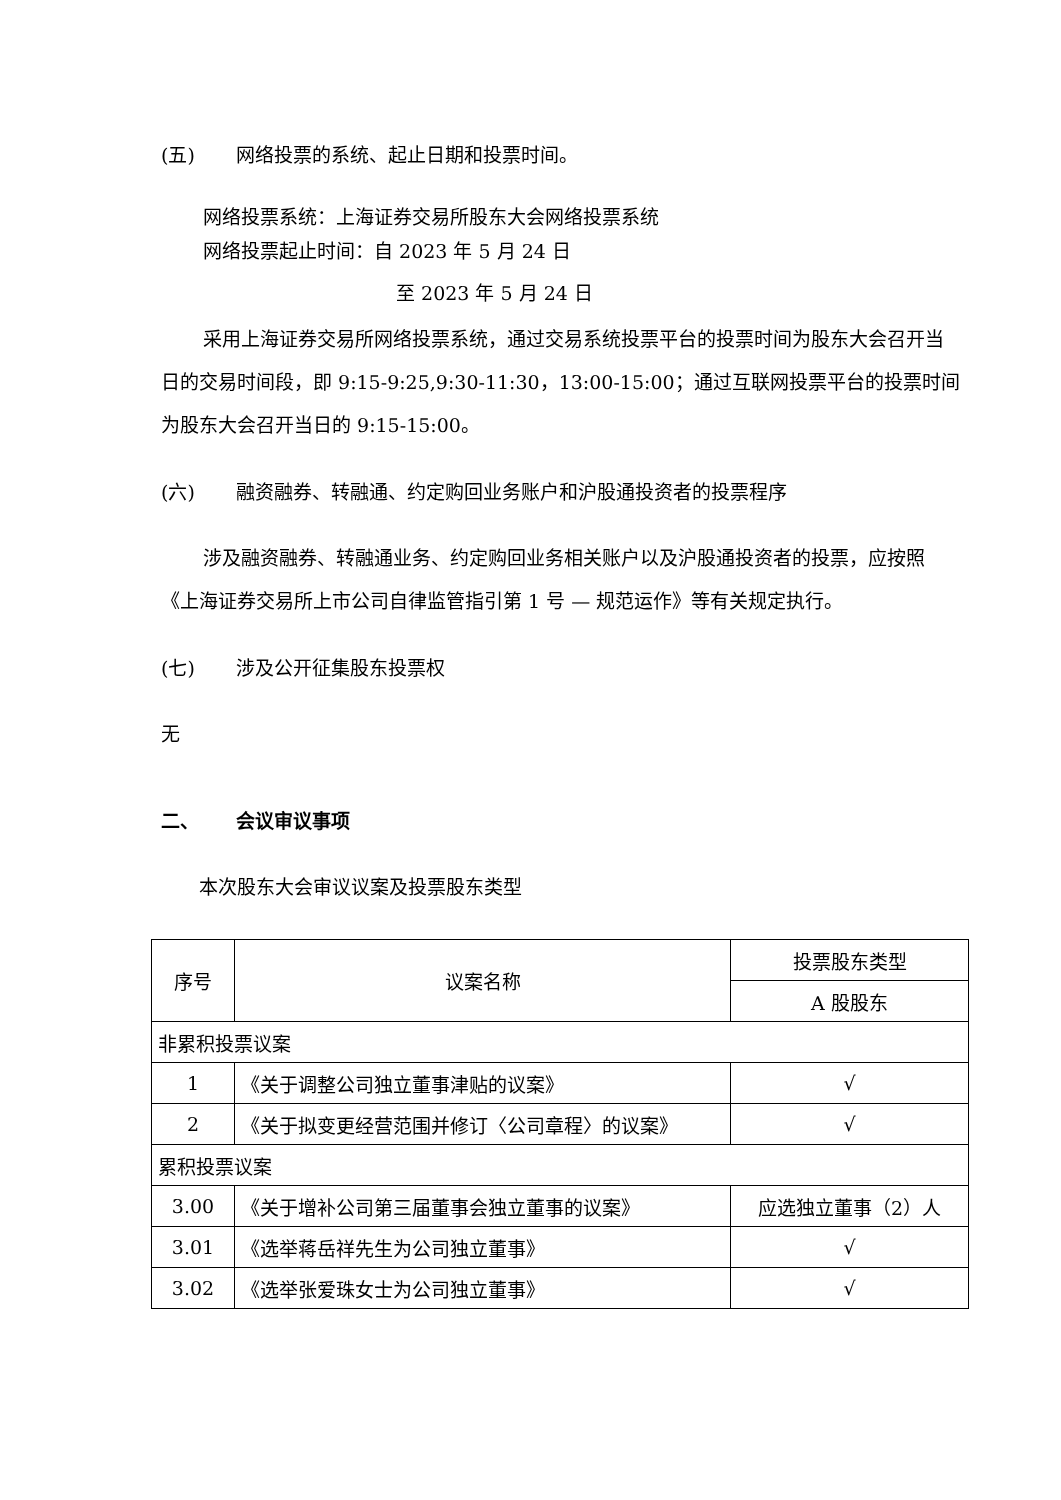(五) 网络投票的系统、起止日期和投票时间。
网络投票系统：上海证券交易所股东大会网络投票系统
网络投票起止时间：自 2023 年 5 月 24 日
至 2023 年 5 月 24 日
采用上海证券交易所网络投票系统，通过交易系统投票平台的投票时间为股东大会召开当日的交易时间段，即 9:15-9:25,9:30-11:30，13:00-15:00；通过互联网投票平台的投票时间为股东大会召开当日的 9:15-15:00。
(六) 融资融券、转融通、约定购回业务账户和沪股通投资者的投票程序
涉及融资融券、转融通业务、约定购回业务相关账户以及沪股通投资者的投票，应按照《上海证券交易所上市公司自律监管指引第 1 号 — 规范运作》等有关规定执行。
(七) 涉及公开征集股东投票权
无
二、 会议审议事项
本次股东大会审议议案及投票股东类型
| 序号 | 议案名称 | 投票股东类型 |
| --- | --- | --- |
| | | A 股股东 |
| 非累积投票议案 | | |
| 1 | 《关于调整公司独立董事津贴的议案》 | √ |
| 2 | 《关于拟变更经营范围并修订〈公司章程〉的议案》 | √ |
| 累积投票议案 | | |
| 3.00 | 《关于增补公司第三届董事会独立董事的议案》 | 应选独立董事（2）人 |
| 3.01 | 《选举蒋岳祥先生为公司独立董事》 | √ |
| 3.02 | 《选举张爱珠女士为公司独立董事》 | √ |